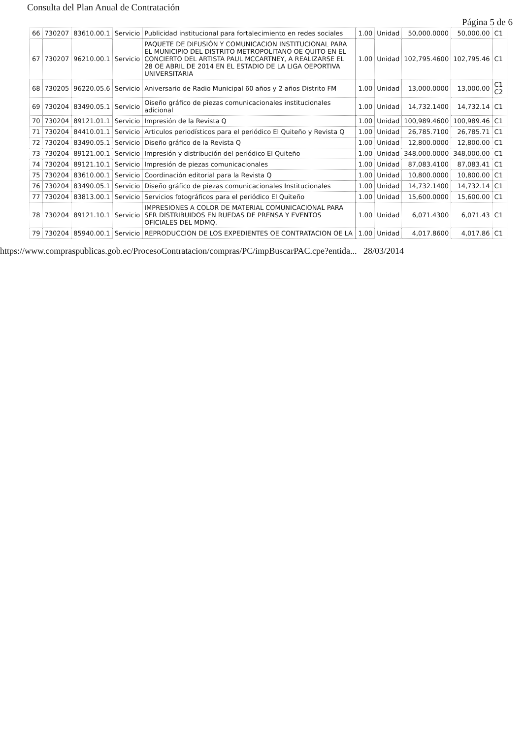Consulta del Plan Anual de Contratación
Página 5 de 6
| 66 | 730207 | 83610.00.1 | Servicio | Publicidad institucional para fortalecimiento en redes sociales | 1.00 | Unidad | 50,000.0000 | 50,000.00 | C1 |
| 67 | 730207 | 96210.00.1 | Servicio | PAQUETE DE DIFUSIÓN Y COMUNICACION INSTITUCIONAL PARA EL MUNICIPIO DEL DISTRITO METROPOLITANO OE QUITO EN EL CONCIERTO DEL ARTISTA PAUL MCCARTNEY, A REALIZARSE EL 28 OE ABRIL DE 2014 EN EL ESTADIO DE LA LIGA OEPORTIVA UNIVERSITARIA | 1.00 | Unidad | 102,795.4600 | 102,795.46 | C1 |
| 68 | 730205 | 96220.05.6 | Servicio | Aniversario de Radio Municipal 60 años y 2 años Distrito FM | 1.00 | Unidad | 13,000.0000 | 13,000.00 | C1 C2 |
| 69 | 730204 | 83490.05.1 | Servicio | Oiseño gráfico de piezas comunicacionales institucionales adicional | 1.00 | Unidad | 14,732.1400 | 14,732.14 | C1 |
| 70 | 730204 | 89121.01.1 | Servicio | Impresión de la Revista Q | 1.00 | Unidad | 100,989.4600 | 100,989.46 | C1 |
| 71 | 730204 | 84410.01.1 | Servicio | Articulos periodísticos para el periódico El Quiteño y Revista Q | 1.00 | Unidad | 26,785.7100 | 26,785.71 | C1 |
| 72 | 730204 | 83490.05.1 | Servicio | Diseño gráfico de la Revista Q | 1.00 | Unidad | 12,800.0000 | 12,800.00 | C1 |
| 73 | 730204 | 89121.00.1 | Servicio | Impresión y distribución del periódico El Quiteño | 1.00 | Unidad | 348,000.0000 | 348,000.00 | C1 |
| 74 | 730204 | 89121.10.1 | Servicio | Impresión de piezas comunicacionales | 1.00 | Unidad | 87,083.4100 | 87,083.41 | C1 |
| 75 | 730204 | 83610.00.1 | Servicio | Coordinación editorial para la Revista Q | 1.00 | Unidad | 10,800.0000 | 10,800.00 | C1 |
| 76 | 730204 | 83490.05.1 | Servicio | Diseño gráfico de piezas comunicacionales Institucionales | 1.00 | Unidad | 14,732.1400 | 14,732.14 | C1 |
| 77 | 730204 | 83813.00.1 | Servicio | Servicios fotográficos para el periódico El Quiteño | 1.00 | Unidad | 15,600.0000 | 15,600.00 | C1 |
| 78 | 730204 | 89121.10.1 | Servicio | IMPRESIONES A COLOR DE MATERIAL COMUNICACIONAL PARA SER DISTRIBUIDOS EN RUEDAS DE PRENSA Y EVENTOS OFICIALES DEL MDMQ. | 1.00 | Unidad | 6,071.4300 | 6,071.43 | C1 |
| 79 | 730204 | 85940.00.1 | Servicio | REPRODUCCION DE LOS EXPEDIENTES OE CONTRATACION OE LA | 1.00 | Unidad | 4,017.8600 | 4,017.86 | C1 |
https://www.compraspublicas.gob.ec/ProcesoContratacion/compras/PC/impBuscarPAC.cpe?entida... 28/03/2014